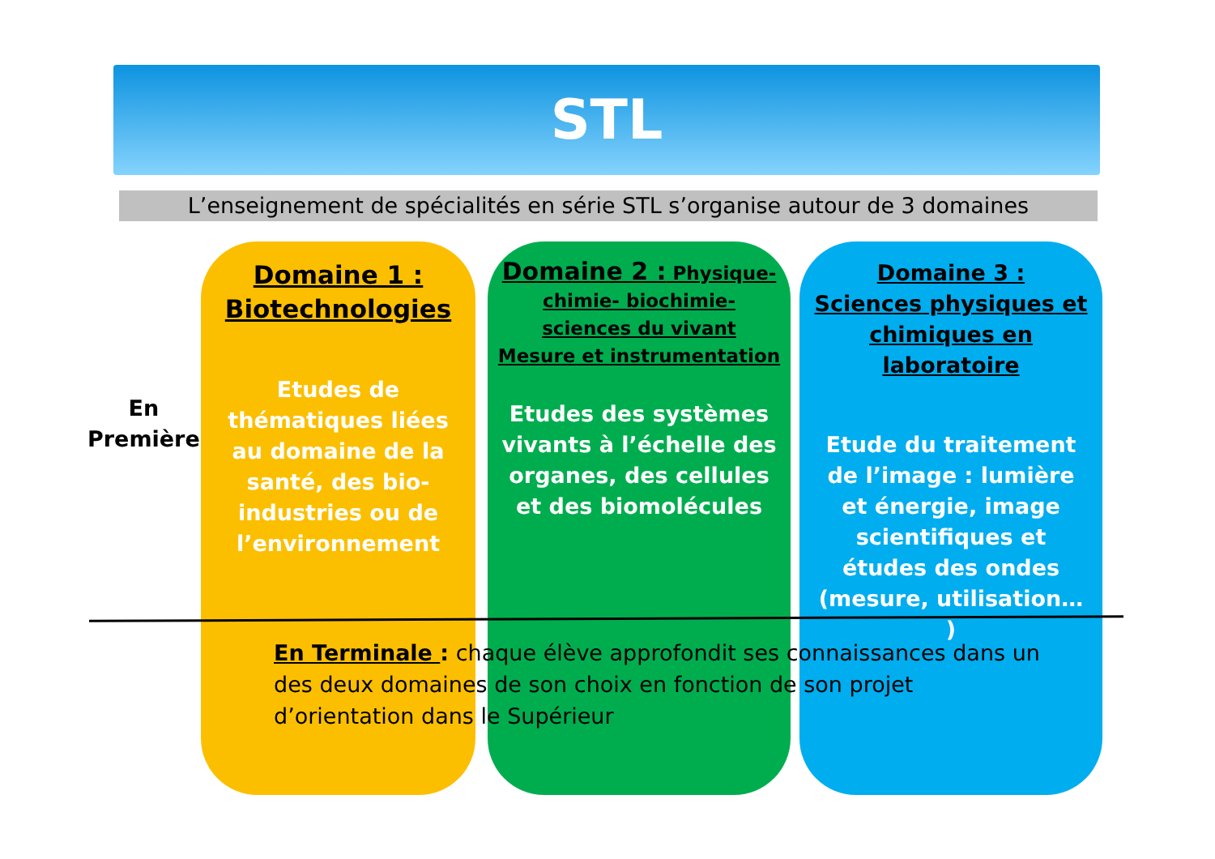STL
L’enseignement de spécialités en série STL s’organise autour de 3 domaines
En
Première
Domaine 1 :
Biotechnologies
Etudes de thématiques liées au domaine de la santé, des bio-industries ou de l’environnement
Domaine 2 : Physique-chimie- biochimie- sciences du vivant
Mesure et instrumentation
Etudes des systèmes vivants à l’échelle des organes, des cellules et des biomolécules
Domaine 3 :
Sciences physiques et chimiques en laboratoire
Etude du traitement de l’image : lumière et énergie, image scientifiques et études des ondes (mesure, utilisation… )
En Terminale : chaque élève approfondit ses connaissances dans un des deux domaines de son choix en fonction de son projet d’orientation dans le Supérieur